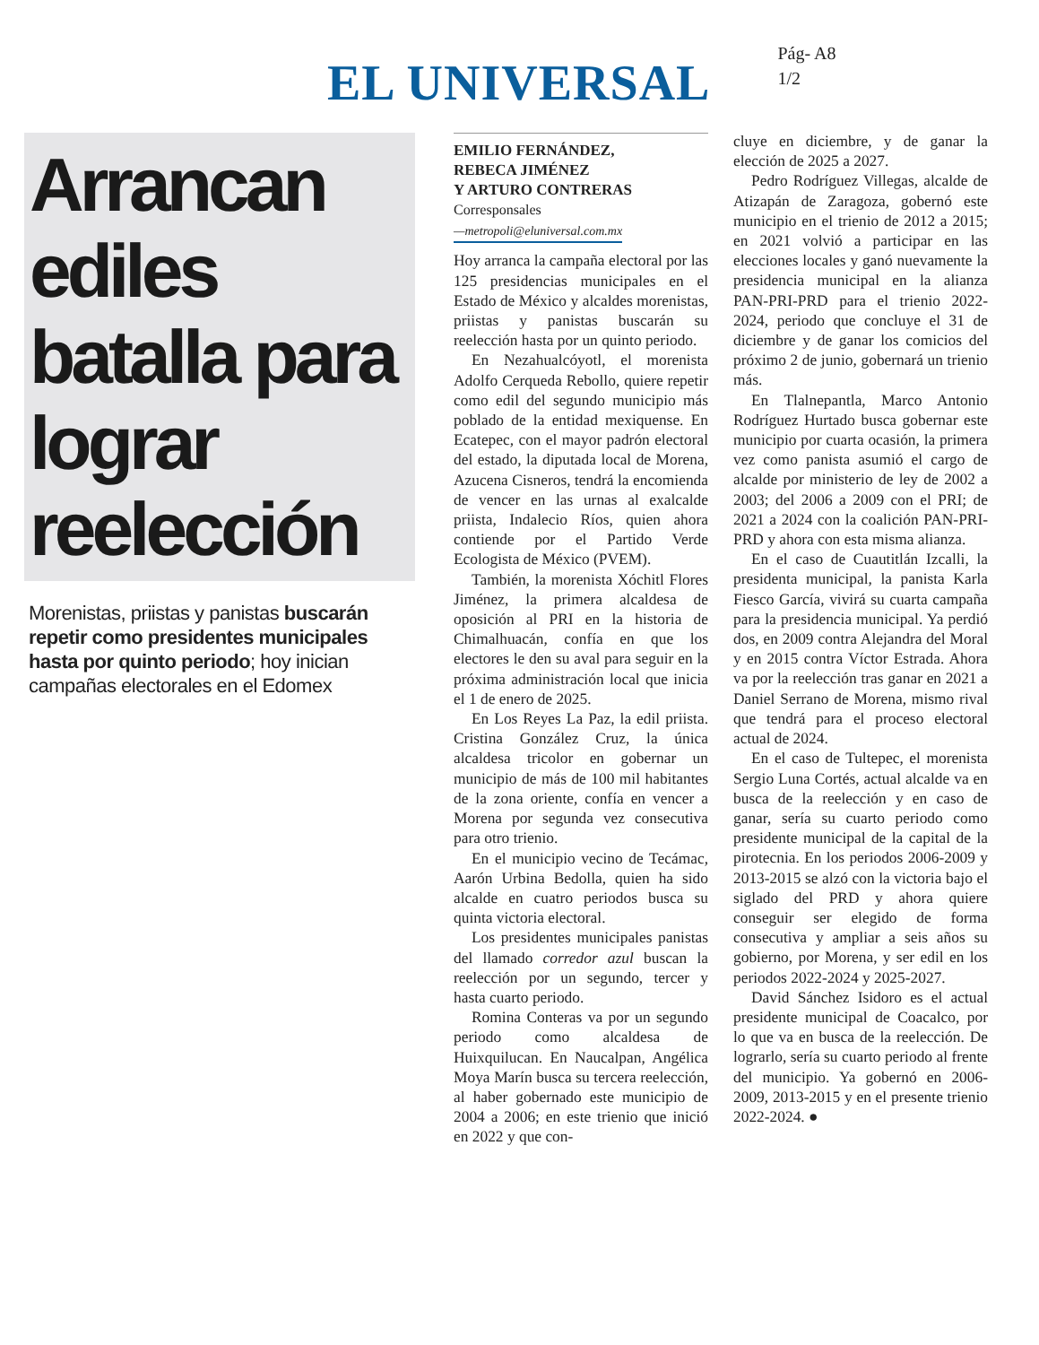EL UNIVERSAL
Pág- A8
1/2
Arrancan ediles batalla para lograr reelección
Morenistas, priistas y panistas buscarán repetir como presidentes municipales hasta por quinto periodo; hoy inician campañas electorales en el Edomex
EMILIO FERNÁNDEZ,
REBECA JIMÉNEZ
Y ARTURO CONTRERAS
Corresponsales
—metropoli@eluniversal.com.mx
Hoy arranca la campaña electoral por las 125 presidencias municipales en el Estado de México y alcaldes morenistas, priistas y panistas buscarán su reelección hasta por un quinto periodo.
En Nezahualcóyotl, el morenista Adolfo Cerqueda Rebollo, quiere repetir como edil del segundo municipio más poblado de la entidad mexiquense. En Ecatepec, con el mayor padrón electoral del estado, la diputada local de Morena, Azucena Cisneros, tendrá la encomienda de vencer en las urnas al exalcalde priista, Indalecio Ríos, quien ahora contiende por el Partido Verde Ecologista de México (PVEM).
También, la morenista Xóchitl Flores Jiménez, la primera alcaldesa de oposición al PRI en la historia de Chimalhuacán, confía en que los electores le den su aval para seguir en la próxima administración local que inicia el 1 de enero de 2025.
En Los Reyes La Paz, la edil priista. Cristina González Cruz, la única alcaldesa tricolor en gobernar un municipio de más de 100 mil habitantes de la zona oriente, confía en vencer a Morena por segunda vez consecutiva para otro trienio.
En el municipio vecino de Tecámac, Aarón Urbina Bedolla, quien ha sido alcalde en cuatro periodos busca su quinta victoria electoral.
Los presidentes municipales panistas del llamado corredor azul buscan la reelección por un segundo, tercer y hasta cuarto periodo.
Romina Conteras va por un segundo periodo como alcaldesa de Huixquilucan. En Naucalpan, Angélica Moya Marín busca su tercera reelección, al haber gobernado este municipio de 2004 a 2006; en este trienio que inició en 2022 y que con-
cluye en diciembre, y de ganar la elección de 2025 a 2027.
Pedro Rodríguez Villegas, alcalde de Atizapán de Zaragoza, gobernó este municipio en el trienio de 2012 a 2015; en 2021 volvió a participar en las elecciones locales y ganó nuevamente la presidencia municipal en la alianza PAN-PRI-PRD para el trienio 2022-2024, periodo que concluye el 31 de diciembre y de ganar los comicios del próximo 2 de junio, gobernará un trienio más.
En Tlalnepantla, Marco Antonio Rodríguez Hurtado busca gobernar este municipio por cuarta ocasión, la primera vez como panista asumió el cargo de alcalde por ministerio de ley de 2002 a 2003; del 2006 a 2009 con el PRI; de 2021 a 2024 con la coalición PAN-PRI-PRD y ahora con esta misma alianza.
En el caso de Cuautitlán Izcalli, la presidenta municipal, la panista Karla Fiesco García, vivirá su cuarta campaña para la presidencia municipal. Ya perdió dos, en 2009 contra Alejandra del Moral y en 2015 contra Víctor Estrada. Ahora va por la reelección tras ganar en 2021 a Daniel Serrano de Morena, mismo rival que tendrá para el proceso electoral actual de 2024.
En el caso de Tultepec, el morenista Sergio Luna Cortés, actual alcalde va en busca de la reelección y en caso de ganar, sería su cuarto periodo como presidente municipal de la capital de la pirotecnia. En los periodos 2006-2009 y 2013-2015 se alzó con la victoria bajo el siglado del PRD y ahora quiere conseguir ser elegido de forma consecutiva y ampliar a seis años su gobierno, por Morena, y ser edil en los periodos 2022-2024 y 2025-2027.
David Sánchez Isidoro es el actual presidente municipal de Coacalco, por lo que va en busca de la reelección. De lograrlo, sería su cuarto periodo al frente del municipio. Ya gobernó en 2006-2009, 2013-2015 y en el presente trienio 2022-2024. ●